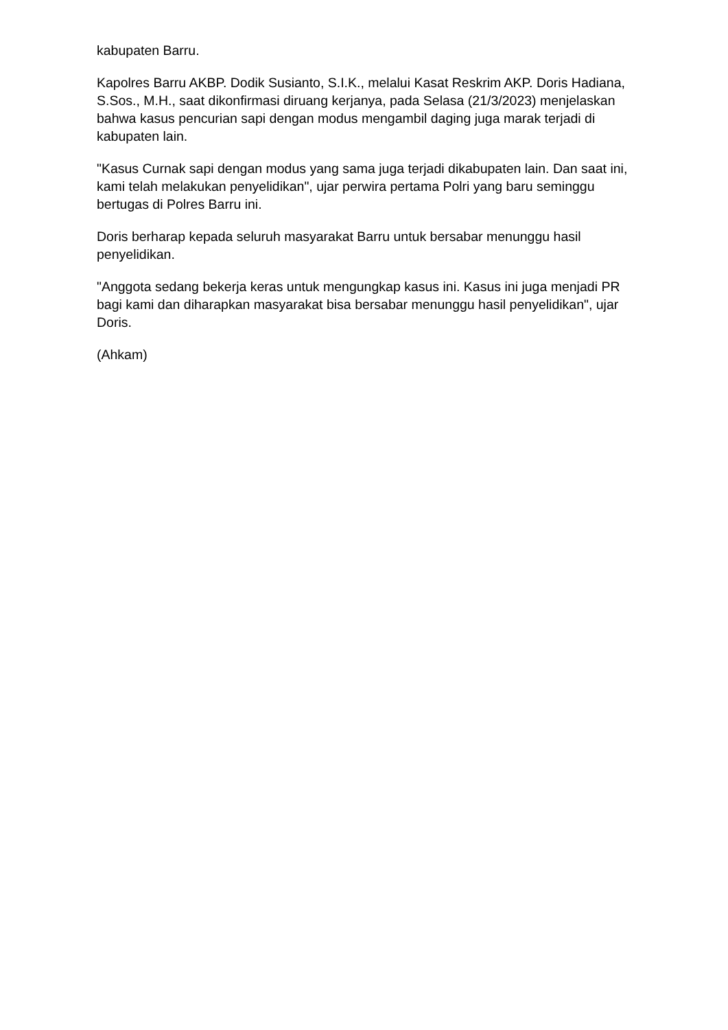kabupaten Barru.
Kapolres Barru AKBP. Dodik Susianto, S.I.K., melalui Kasat Reskrim AKP. Doris Hadiana, S.Sos., M.H., saat dikonfirmasi diruang kerjanya, pada Selasa (21/3/2023) menjelaskan bahwa kasus pencurian sapi dengan modus mengambil daging juga marak terjadi di kabupaten lain.
"Kasus Curnak sapi dengan modus yang sama juga terjadi dikabupaten lain. Dan saat ini, kami telah melakukan penyelidikan", ujar perwira pertama Polri yang baru seminggu bertugas di Polres Barru ini.
Doris berharap kepada seluruh masyarakat Barru untuk bersabar menunggu hasil penyelidikan.
"Anggota sedang bekerja keras untuk mengungkap kasus ini. Kasus ini juga menjadi PR bagi kami dan diharapkan masyarakat bisa bersabar menunggu hasil penyelidikan", ujar Doris.
(Ahkam)